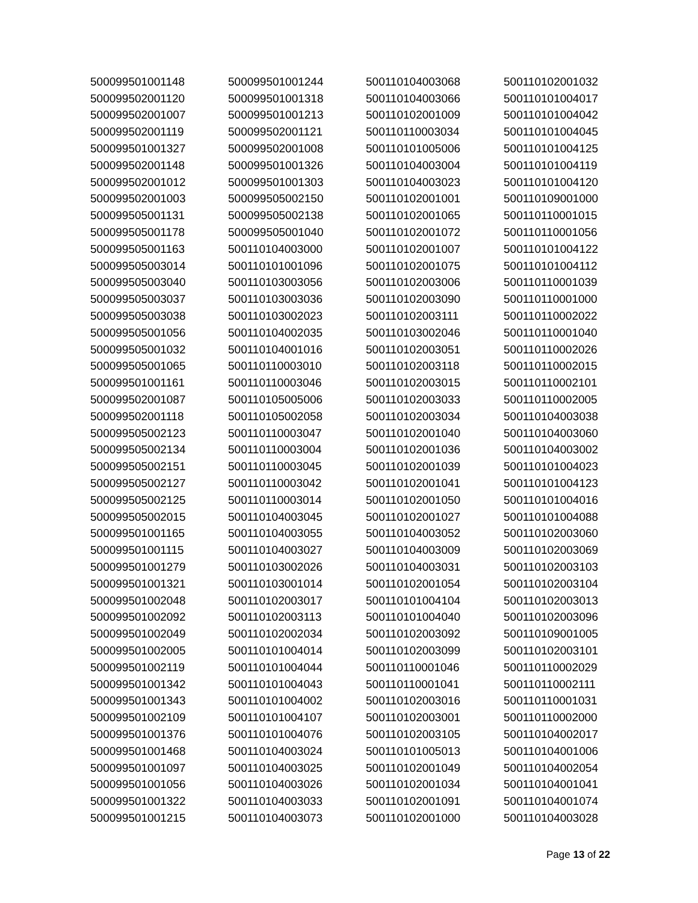| 500099501001148 | 500099501001244 | 500110104003068 | 500110102001032 |
| 500099502001120 | 500099501001318 | 500110104003066 | 500110101004017 |
| 500099502001007 | 500099501001213 | 500110102001009 | 500110101004042 |
| 500099502001119 | 500099502001121 | 500110110003034 | 500110101004045 |
| 500099501001327 | 500099502001008 | 500110101005006 | 500110101004125 |
| 500099502001148 | 500099501001326 | 500110104003004 | 500110101004119 |
| 500099502001012 | 500099501001303 | 500110104003023 | 500110101004120 |
| 500099502001003 | 500099505002150 | 500110102001001 | 500110109001000 |
| 500099505001131 | 500099505002138 | 500110102001065 | 500110110001015 |
| 500099505001178 | 500099505001040 | 500110102001072 | 500110110001056 |
| 500099505001163 | 500110104003000 | 500110102001007 | 500110101004122 |
| 500099505003014 | 500110101001096 | 500110102001075 | 500110101004112 |
| 500099505003040 | 500110103003056 | 500110102003006 | 500110110001039 |
| 500099505003037 | 500110103003036 | 500110102003090 | 500110110001000 |
| 500099505003038 | 500110103002023 | 500110102003111 | 500110110002022 |
| 500099505001056 | 500110104002035 | 500110103002046 | 500110110001040 |
| 500099505001032 | 500110104001016 | 500110102003051 | 500110110002026 |
| 500099505001065 | 500110110003010 | 500110102003118 | 500110110002015 |
| 500099501001161 | 500110110003046 | 500110102003015 | 500110110002101 |
| 500099502001087 | 500110105005006 | 500110102003033 | 500110110002005 |
| 500099502001118 | 500110105002058 | 500110102003034 | 500110104003038 |
| 500099505002123 | 500110110003047 | 500110102001040 | 500110104003060 |
| 500099505002134 | 500110110003004 | 500110102001036 | 500110104003002 |
| 500099505002151 | 500110110003045 | 500110102001039 | 500110101004023 |
| 500099505002127 | 500110110003042 | 500110102001041 | 500110101004123 |
| 500099505002125 | 500110110003014 | 500110102001050 | 500110101004016 |
| 500099505002015 | 500110104003045 | 500110102001027 | 500110101004088 |
| 500099501001165 | 500110104003055 | 500110104003052 | 500110102003060 |
| 500099501001115 | 500110104003027 | 500110104003009 | 500110102003069 |
| 500099501001279 | 500110103002026 | 500110104003031 | 500110102003103 |
| 500099501001321 | 500110103001014 | 500110102001054 | 500110102003104 |
| 500099501002048 | 500110102003017 | 500110101004104 | 500110102003013 |
| 500099501002092 | 500110102003113 | 500110101004040 | 500110102003096 |
| 500099501002049 | 500110102002034 | 500110102003092 | 500110109001005 |
| 500099501002005 | 500110101004014 | 500110102003099 | 500110102003101 |
| 500099501002119 | 500110101004044 | 500110110001046 | 500110110002029 |
| 500099501001342 | 500110101004043 | 500110110001041 | 500110110002111 |
| 500099501001343 | 500110101004002 | 500110102003016 | 500110110001031 |
| 500099501002109 | 500110101004107 | 500110102003001 | 500110110002000 |
| 500099501001376 | 500110101004076 | 500110102003105 | 500110104002017 |
| 500099501001468 | 500110104003024 | 500110101005013 | 500110104001006 |
| 500099501001097 | 500110104003025 | 500110102001049 | 500110104002054 |
| 500099501001056 | 500110104003026 | 500110102001034 | 500110104001041 |
| 500099501001322 | 500110104003033 | 500110102001091 | 500110104001074 |
| 500099501001215 | 500110104003073 | 500110102001000 | 500110104003028 |
Page 13 of 22